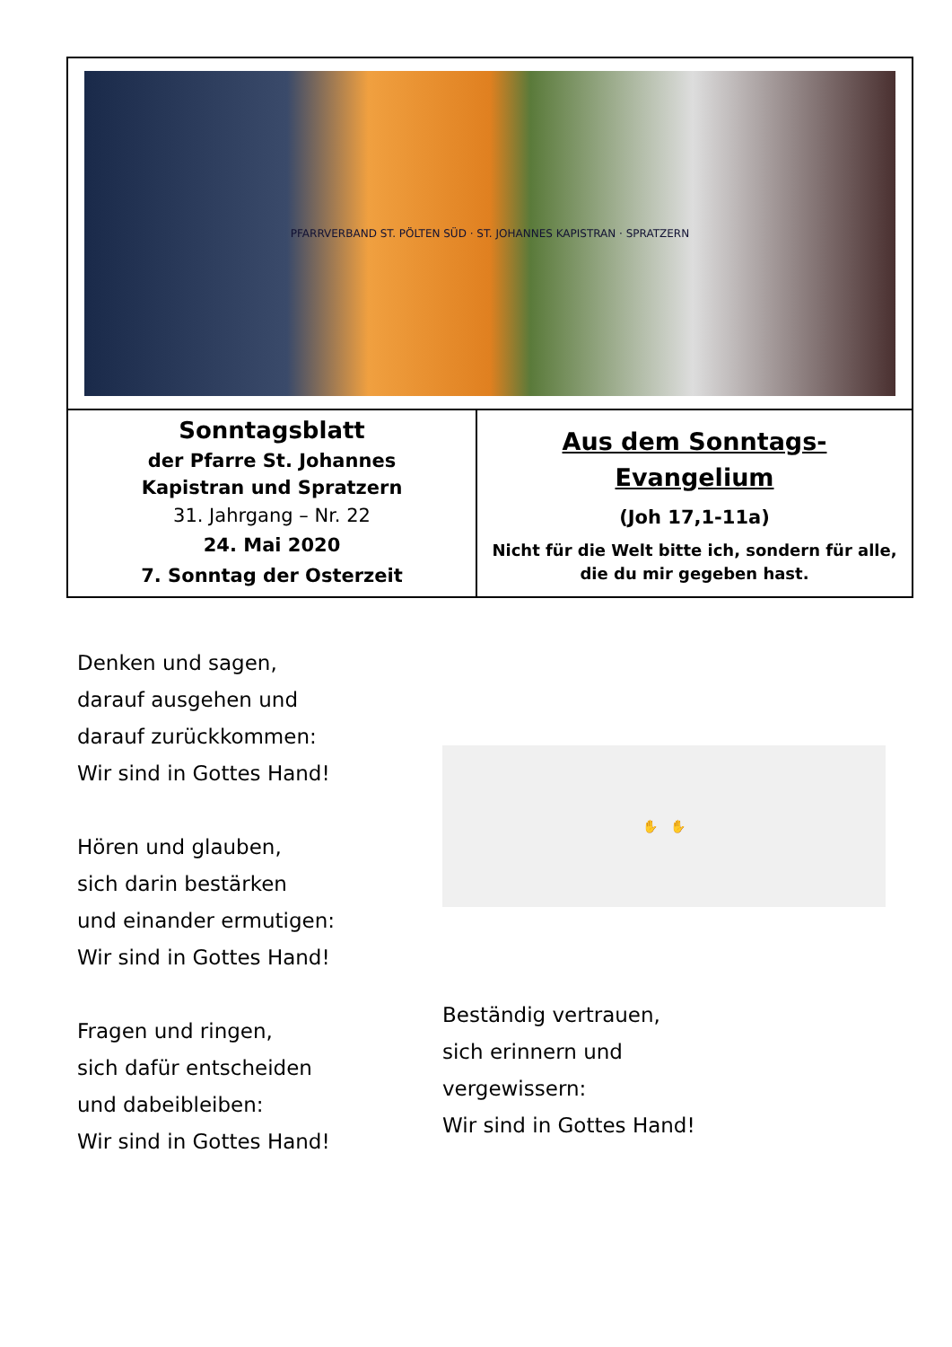| PFARRVERBAND ST. PÖLTEN SÜD · ST. JOHANNES KAPISTRAN · SPRATZERN | |
| Sonntagsblatt der Pfarre St. Johannes Kapistran und Spratzern 31. Jahrgang – Nr. 22 24. Mai 2020 7. Sonntag der Osterzeit | Aus dem Sonntags- Evangelium (Joh 17,1-11a) Nicht für die Welt bitte ich, sondern für alle, die du mir gegeben hast. |
Denken und sagen,
darauf ausgehen und
darauf zurückkommen:
Wir sind in Gottes Hand!
Hören und glauben,
sich darin bestärken
und einander ermutigen:
Wir sind in Gottes Hand!
Fragen und ringen,
sich dafür entscheiden
und dabeibleiben:
Wir sind in Gottes Hand!
✋ ✋
Beständig vertrauen,
sich erinnern und
vergewissern:
Wir sind in Gottes Hand!